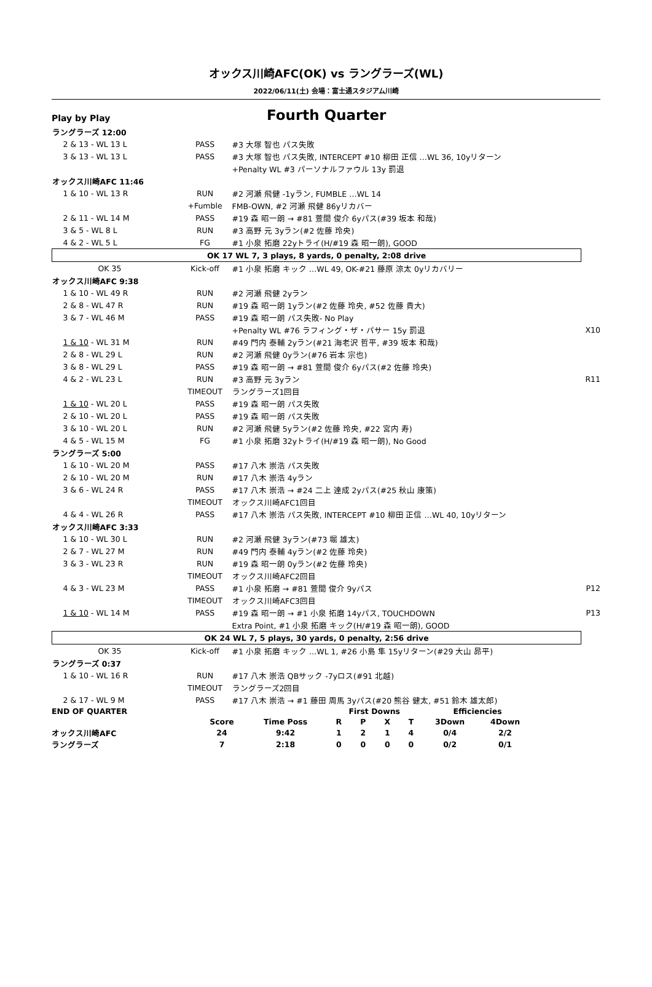オックス川崎AFC(OK) vs ラングラーズ(WL)
2022/06/11(土) 会場：富士通スタジアム川崎
Play by Play
Fourth Quarter
| ラングラーズ 12:00 | | | |
| 2 & 13 - WL 13 L | PASS | #3 大塚 智也 パス失敗 | |
| 3 & 13 - WL 13 L | PASS | #3 大塚 智也 パス失敗, INTERCEPT #10 柳田 正信 …WL 36, 10yリターン | |
| | | +Penalty WL #3 パーソナルファウル 13y 罰退 | |
| オックス川崎AFC 11:46 | | | |
| 1 & 10 - WL 13 R | RUN | #2 河瀬 飛健 -1yラン, FUMBLE …WL 14 | |
| | +Fumble | FMB-OWN, #2 河瀬 飛健 86yリカバー | |
| 2 & 11 - WL 14 M | PASS | #19 森 昭一朗 → #81 萱間 俊介 6yパス(#39 坂本 和哉) | |
| 3 & 5 - WL 8 L | RUN | #3 高野 元 3yラン(#2 佐藤 玲央) | |
| 4 & 2 - WL 5 L | FG | #1 小泉 拓磨 22yトライ(H/#19 森 昭一朗), GOOD | |
| OK 17 WL 7, 3 plays, 8 yards, 0 penalty, 2:08 drive | | | |
| OK 35 | Kick-off | #1 小泉 拓磨 キック …WL 49, OK-#21 藤原 涼太 0yリカバリー | |
| オックス川崎AFC 9:38 | | | |
| 1 & 10 - WL 49 R | RUN | #2 河瀬 飛健 2yラン | |
| 2 & 8 - WL 47 R | RUN | #19 森 昭一朗 1yラン(#2 佐藤 玲央, #52 佐藤 貴大) | |
| 3 & 7 - WL 46 M | PASS | #19 森 昭一朗 パス失敗- No Play | |
| | | +Penalty WL #76 ラフィング・ザ・パサー 15y 罰退 | X10 |
| 1 & 10 - WL 31 M | RUN | #49 門内 泰輔 2yラン(#21 海老沢 哲平, #39 坂本 和哉) | |
| 2 & 8 - WL 29 L | RUN | #2 河瀬 飛健 0yラン(#76 岩本 宗也) | |
| 3 & 8 - WL 29 L | PASS | #19 森 昭一朗 → #81 萱間 俊介 6yパス(#2 佐藤 玲央) | |
| 4 & 2 - WL 23 L | RUN | #3 高野 元 3yラン | R11 |
| | TIMEOUT | ラングラーズ1回目 | |
| 1 & 10 - WL 20 L | PASS | #19 森 昭一朗 パス失敗 | |
| 2 & 10 - WL 20 L | PASS | #19 森 昭一朗 パス失敗 | |
| 3 & 10 - WL 20 L | RUN | #2 河瀬 飛健 5yラン(#2 佐藤 玲央, #22 宮内 寿) | |
| 4 & 5 - WL 15 M | FG | #1 小泉 拓磨 32yトライ(H/#19 森 昭一朗), No Good | |
| ラングラーズ 5:00 | | | |
| 1 & 10 - WL 20 M | PASS | #17 八木 崇浩 パス失敗 | |
| 2 & 10 - WL 20 M | RUN | #17 八木 崇浩 4yラン | |
| 3 & 6 - WL 24 R | PASS | #17 八木 崇浩 → #24 二上 達成 2yパス(#25 秋山 康策) | |
| | TIMEOUT | オックス川崎AFC1回目 | |
| 4 & 4 - WL 26 R | PASS | #17 八木 崇浩 パス失敗, INTERCEPT #10 柳田 正信 …WL 40, 10yリターン | |
| オックス川崎AFC 3:33 | | | |
| 1 & 10 - WL 30 L | RUN | #2 河瀬 飛健 3yラン(#73 堀 雄太) | |
| 2 & 7 - WL 27 M | RUN | #49 門内 泰輔 4yラン(#2 佐藤 玲央) | |
| 3 & 3 - WL 23 R | RUN | #19 森 昭一朗 0yラン(#2 佐藤 玲央) | |
| | TIMEOUT | オックス川崎AFC2回目 | |
| 4 & 3 - WL 23 M | PASS | #1 小泉 拓磨 → #81 萱間 俊介 9yパス | P12 |
| | TIMEOUT | オックス川崎AFC3回目 | |
| 1 & 10 - WL 14 M | PASS | #19 森 昭一朗 → #1 小泉 拓磨 14yパス, TOUCHDOWN | P13 |
| | | Extra Point, #1 小泉 拓磨 キック(H/#19 森 昭一朗), GOOD | |
| OK 24 WL 7, 5 plays, 30 yards, 0 penalty, 2:56 drive | | | |
| OK 35 | Kick-off | #1 小泉 拓磨 キック …WL 1, #26 小島 隼 15yリターン(#29 大山 昴平) | |
| ラングラーズ 0:37 | | | |
| 1 & 10 - WL 16 R | RUN | #17 八木 崇浩 QBサック -7yロス(#91 北越) | |
| | TIMEOUT | ラングラーズ2回目 | |
| 2 & 17 - WL 9 M | PASS | #17 八木 崇浩 → #1 藤田 周馬 3yパス(#20 熊谷 健太, #51 鈴木 雄太郎) | |
| END OF QUARTER | | | First Downs | | | | Efficiencies | | |
| | Score | Time Poss | R | P | X | T | 3Down | 4Down | |
| オックス川崎AFC | 24 | 9:42 | 1 | 2 | 1 | 4 | 0/4 | 2/2 | |
| ラングラーズ | 7 | 2:18 | 0 | 0 | 0 | 0 | 0/2 | 0/1 | |